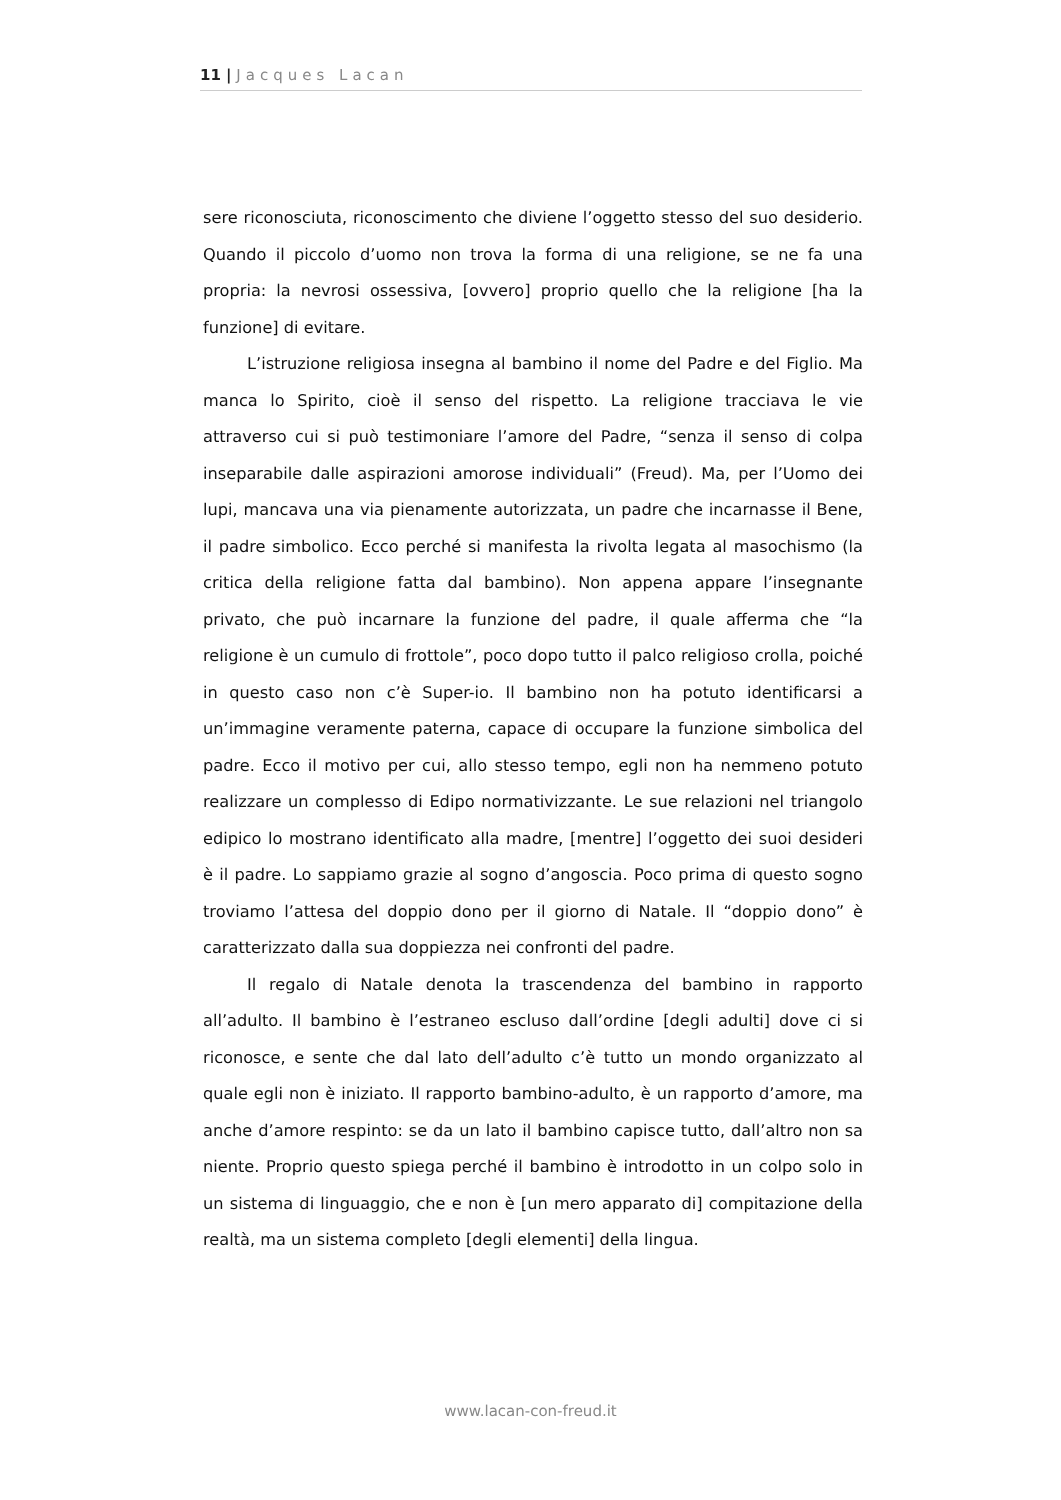11 | Jacques Lacan
sere riconosciuta, riconoscimento che diviene l’oggetto stesso del suo desiderio. Quando il piccolo d’uomo non trova la forma di una religione, se ne fa una propria: la nevrosi ossessiva, [ovvero] proprio quello che la religione [ha la funzione] di evitare.
L’istruzione religiosa insegna al bambino il nome del Padre e del Figlio. Ma manca lo Spirito, cioè il senso del rispetto. La religione tracciava le vie attraverso cui si può testimoniare l’amore del Padre, “senza il senso di colpa inseparabile dalle aspirazioni amorose individuali” (Freud). Ma, per l’Uomo dei lupi, mancava una via pienamente autorizzata, un padre che incarnasse il Bene, il padre simbolico. Ecco perché si manifesta la rivolta legata al masochismo (la critica della religione fatta dal bambino). Non appena appare l’insegnante privato, che può incarnare la funzione del padre, il quale afferma che “la religione è un cumulo di frottole”, poco dopo tutto il palco religioso crolla, poiché in questo caso non c’è Super-io. Il bambino non ha potuto identificarsi a un’immagine veramente paterna, capace di occupare la funzione simbolica del padre. Ecco il motivo per cui, allo stesso tempo, egli non ha nemmeno potuto realizzare un complesso di Edipo normativizzante. Le sue relazioni nel triangolo edipico lo mostrano identificato alla madre, [mentre] l’oggetto dei suoi desideri è il padre. Lo sappiamo grazie al sogno d’angoscia. Poco prima di questo sogno troviamo l’attesa del doppio dono per il giorno di Natale. Il “doppio dono” è caratterizzato dalla sua doppiezza nei confronti del padre.
Il regalo di Natale denota la trascendenza del bambino in rapporto all’adulto. Il bambino è l’estraneo escluso dall’ordine [degli adulti] dove ci si riconosce, e sente che dal lato dell’adulto c’è tutto un mondo organizzato al quale egli non è iniziato. Il rapporto bambino-adulto, è un rapporto d’amore, ma anche d’amore respinto: se da un lato il bambino capisce tutto, dall’altro non sa niente. Proprio questo spiega perché il bambino è introdotto in un colpo solo in un sistema di linguaggio, che e non è [un mero apparato di] compitazione della realtà, ma un sistema completo [degli elementi] della lingua.
www.lacan-con-freud.it